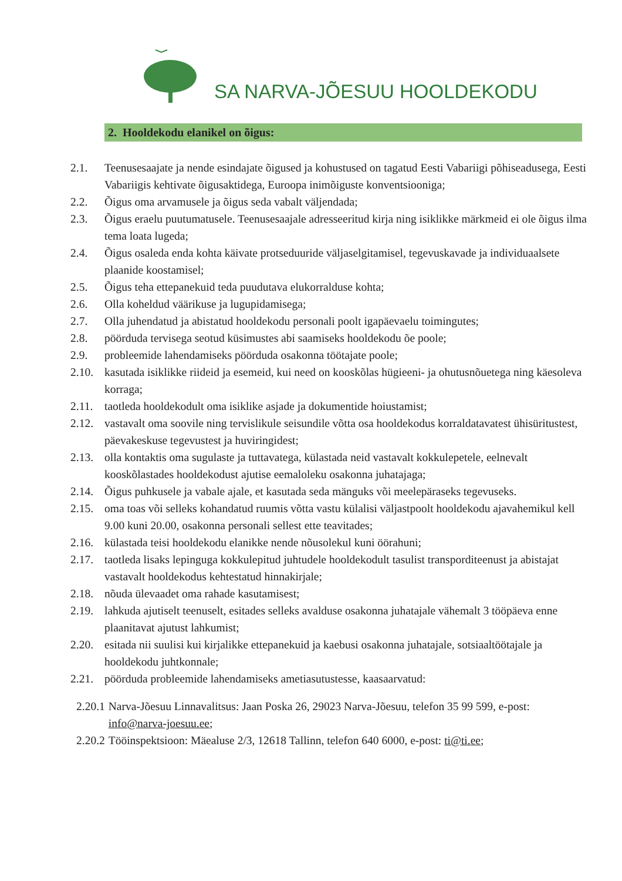SA NARVA-JÕESUU HOOLDEKODU
2. Hooldekodu elanikel on õigus:
2.1. Teenusesaajate ja nende esindajate õigused ja kohustused on tagatud Eesti Vabariigi põhiseadusega, Eesti Vabariigis kehtivate õigusaktidega, Euroopa inimõiguste konventsiooniga;
2.2. Õigus oma arvamusele ja õigus seda vabalt väljendada;
2.3. Õigus eraelu puutumatusele. Teenusesaajale adresseeritud kirja ning isiklikke märkmeid ei ole õigus ilma tema loata lugeda;
2.4. Õigus osaleda enda kohta käivate protseduuride väljaselgitamisel, tegevuskavade ja individuaalsete plaanide koostamisel;
2.5. Õigus teha ettepanekuid teda puudutava elukorralduse kohta;
2.6. Olla koheldud väärikuse ja lugupidamisega;
2.7. Olla juhendatud ja abistatud hooldekodu personali poolt igapäevaelu toimingutes;
2.8. pöörduda tervisega seotud küsimustes abi saamiseks hooldekodu õe poole;
2.9. probleemide lahendamiseks pöörduda osakonna töötajate poole;
2.10. kasutada isiklikke riideid ja esemeid, kui need on kooskõlas hügieeni- ja ohutusnõuetega ning käesoleva korraga;
2.11. taotleda hooldekodult oma isiklike asjade ja dokumentide hoiustamist;
2.12. vastavalt oma soovile ning tervislikule seisundile võtta osa hooldekodus korraldatavatest ühisüritustest, päevakeskuse tegevustest ja huviringidest;
2.13. olla kontaktis oma sugulaste ja tuttavatega, külastada neid vastavalt kokkulepetele, eelnevalt kooskõlastades hooldekodust ajutise eemaloleku osakonna juhatajaga;
2.14. Õigus puhkusele ja vabale ajale, et kasutada seda mänguks või meelepäraseks tegevuseks.
2.15. oma toas või selleks kohandatud ruumis võtta vastu külalisi väljastpoolt hooldekodu ajavahemikul kell 9.00 kuni 20.00, osakonna personali sellest ette teavitades;
2.16. külastada teisi hooldekodu elanikke nende nõusolekul kuni öörahuni;
2.17. taotleda lisaks lepinguga kokkulepitud juhtudele hooldekodult tasulist transporditeenust ja abistajat vastavalt hooldekodus kehtestatud hinnakirjale;
2.18. nõuda ülevaadet oma rahade kasutamisest;
2.19. lahkuda ajutiselt teenuselt, esitades selleks avalduse osakonna juhatajale vähemalt 3 tööpäeva enne plaanitavat ajutust lahkumist;
2.20. esitada nii suulisi kui kirjalikke ettepanekuid ja kaebusi osakonna juhatajale, sotsiaaltöötajale ja hooldekodu juhtkonnale;
2.21. pöörduda probleemide lahendamiseks ametiasutustesse, kaasaarvatud:
2.20.1 Narva-Jõesuu Linnavalitsus: Jaan Poska 26, 29023 Narva-Jõesuu, telefon 35 99 599, e-post: info@narva-joesuu.ee;
2.20.2 Tööinspektsioon: Mäealuse 2/3, 12618 Tallinn, telefon 640 6000, e-post: ti@ti.ee;